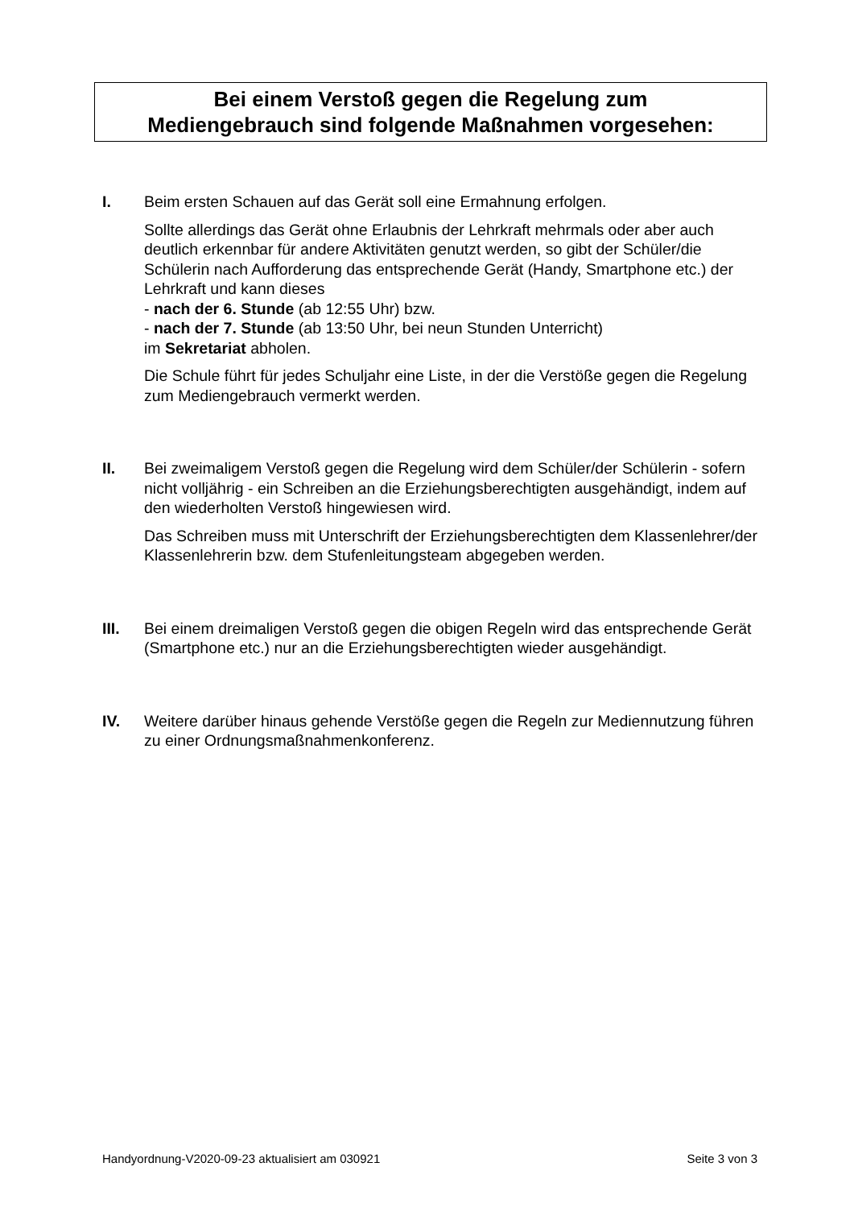Bei einem Verstoß gegen die Regelung zum
Mediengebrauch sind folgende Maßnahmen vorgesehen:
I. Beim ersten Schauen auf das Gerät soll eine Ermahnung erfolgen.
Sollte allerdings das Gerät ohne Erlaubnis der Lehrkraft mehrmals oder aber auch deutlich erkennbar für andere Aktivitäten genutzt werden, so gibt der Schüler/die Schülerin nach Aufforderung das entsprechende Gerät (Handy, Smartphone etc.) der Lehrkraft und kann dieses
- nach der 6. Stunde (ab 12:55 Uhr) bzw.
- nach der 7. Stunde (ab 13:50 Uhr, bei neun Stunden Unterricht)
im Sekretariat abholen.
Die Schule führt für jedes Schuljahr eine Liste, in der die Verstöße gegen die Regelung zum Mediengebrauch vermerkt werden.
II. Bei zweimaligem Verstoß gegen die Regelung wird dem Schüler/der Schülerin - sofern nicht volljährig - ein Schreiben an die Erziehungsberechtigten ausgehändigt, indem auf den wiederholten Verstoß hingewiesen wird.
Das Schreiben muss mit Unterschrift der Erziehungsberechtigten dem Klassenlehrer/der Klassenlehrerin bzw. dem Stufenleitungsteam abgegeben werden.
III. Bei einem dreimaligen Verstoß gegen die obigen Regeln wird das entsprechende Gerät (Smartphone etc.) nur an die Erziehungsberechtigten wieder ausgehändigt.
IV. Weitere darüber hinaus gehende Verstöße gegen die Regeln zur Mediennutzung führen zu einer Ordnungsmaßnahmenkonferenz.
Handyordnung-V2020-09-23 aktualisiert am 030921 Seite 3 von 3